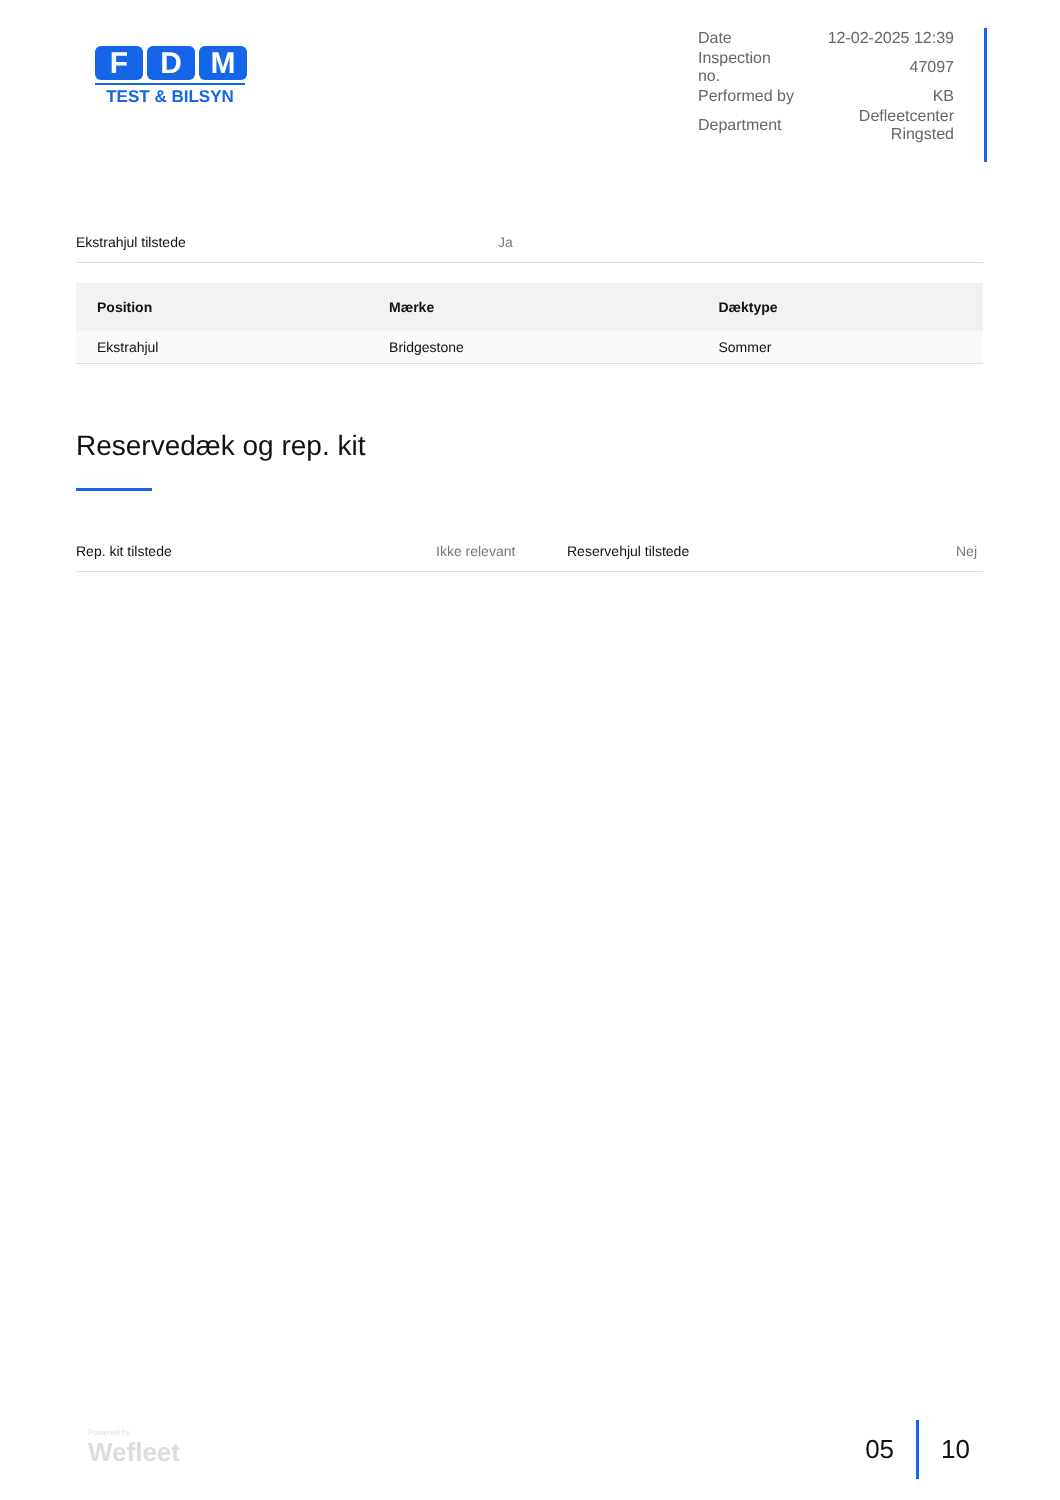F D M
TEST & BILSYN
| Date | 12-02-2025 12:39 |
| Inspection no. | 47097 |
| Performed by | KB |
| Department | Defleetcenter Ringsted |
Ekstrahjul tilstede Ja
| Position | Mærke | Dæktype |
| --- | --- | --- |
| Ekstrahjul | Bridgestone | Sommer |
Reservedæk og rep. kit
Rep. kit tilstede Ikke relevant
Reservehjul tilstede Nej
Powered by
Wefleet
05 10